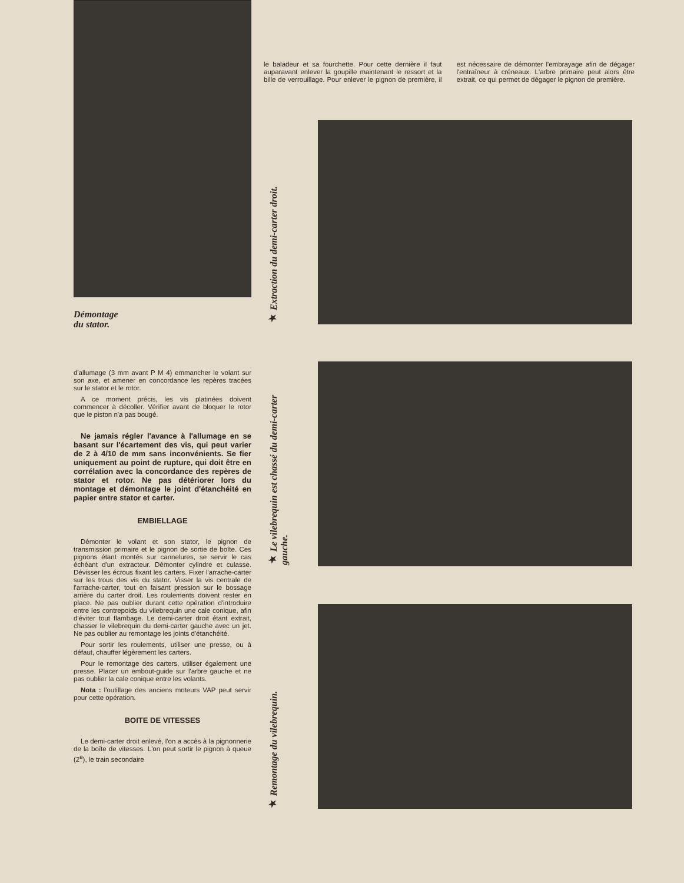Démontage
du stator.
d'allumage (3 mm avant P M 4) emmancher le volant sur son axe, et amener en concordance les repères tracées sur le stator et le rotor.
A ce moment précis, les vis platinées doivent commencer à décoller. Vérifier avant de bloquer le rotor que le piston n'a pas bougé.
Ne jamais régler l'avance à l'allumage en se basant sur l'écartement des vis, qui peut varier de 2 à 4/10 de mm sans inconvénients. Se fier uniquement au point de rupture, qui doit être en corrélation avec la concordance des repères de stator et rotor. Ne pas détériorer lors du montage et démontage le joint d'étanchéité en papier entre stator et carter.
EMBIELLAGE
Démonter le volant et son stator, le pignon de transmission primaire et le pignon de sortie de boîte. Ces pignons étant montés sur cannelures, se servir le cas échéant d'un extracteur. Démonter cylindre et culasse. Dévisser les écrous fixant les carters. Fixer l'arrache-carter sur les trous des vis du stator. Visser la vis centrale de l'arrache-carter, tout en faisant pression sur le bossage arrière du carter droit. Les roulements doivent rester en place. Ne pas oublier durant cette opération d'introduire entre les contrepoids du vilebrequin une cale conique, afin d'éviter tout flambage. Le demi-carter droit étant extrait, chasser le vilebrequin du demi-carter gauche avec un jet. Ne pas oublier au remontage les joints d'étanchéité.
Pour sortir les roulements, utiliser une presse, ou à défaut, chauffer légèrement les carters.
Pour le remontage des carters, utiliser également une presse. Placer un embout-guide sur l'arbre gauche et ne pas oublier la cale conique entre les volants.
Nota : l'outillage des anciens moteurs VAP peut servir pour cette opération.
BOITE DE VITESSES
Le demi-carter droit enlevé, l'on a accès à la pignonnerie de la boîte de vitesses. L'on peut sortir le pignon à queue (2<sup>e</sup>), le train secondaire
le baladeur et sa fourchette. Pour cette dernière il faut auparavant enlever la goupille maintenant le ressort et la bille de verrouillage. Pour enlever le pignon de première, il est nécessaire de démonter l'embrayage afin de dégager l'entraîneur à créneaux. L'arbre primaire peut alors être extrait, ce qui permet de dégager le pignon de première.
★ Extraction du demi-carter droit.
★ Le vilebrequin est chassé du demi-carter gauche.
★ Remontage du vilebrequin.